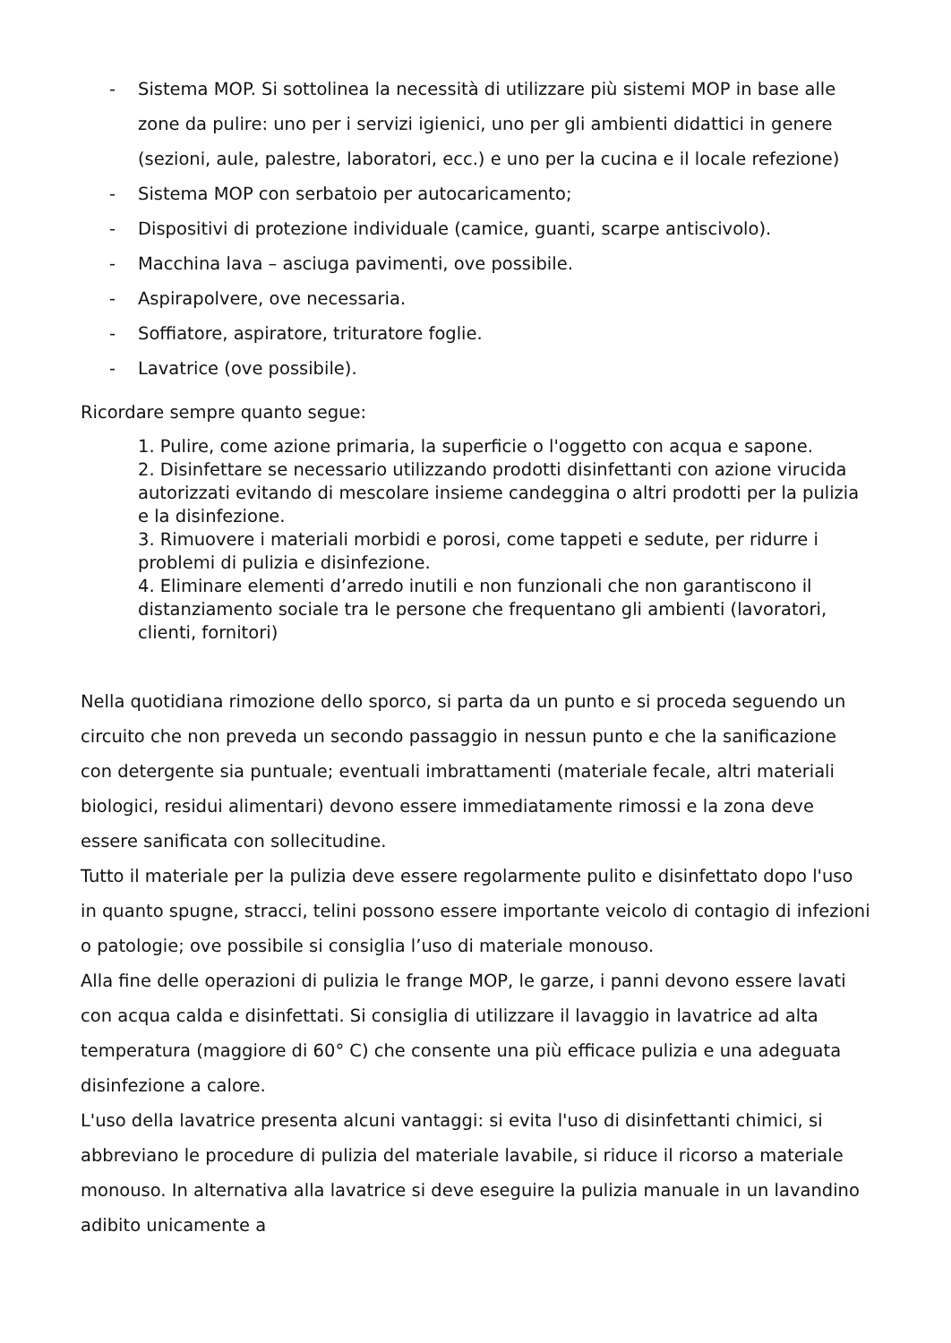- Sistema MOP. Si sottolinea la necessità di utilizzare più sistemi MOP in base alle zone da pulire: uno per i servizi igienici, uno per gli ambienti didattici in genere (sezioni, aule, palestre, laboratori, ecc.) e uno per la cucina e il locale refezione)
- Sistema MOP con serbatoio per autocaricamento;
- Dispositivi di protezione individuale (camice, guanti, scarpe antiscivolo).
- Macchina lava – asciuga pavimenti, ove possibile.
- Aspirapolvere, ove necessaria.
- Soffiatore, aspiratore, trituratore foglie.
- Lavatrice (ove possibile).
Ricordare sempre quanto segue:
1. Pulire, come azione primaria, la superficie o l'oggetto con acqua e sapone.
2. Disinfettare se necessario utilizzando prodotti disinfettanti con azione virucida autorizzati evitando di mescolare insieme candeggina o altri prodotti per la pulizia e la disinfezione.
3. Rimuovere i materiali morbidi e porosi, come tappeti e sedute, per ridurre i problemi di pulizia e disinfezione.
4. Eliminare elementi d’arredo inutili e non funzionali che non garantiscono il distanziamento sociale tra le persone che frequentano gli ambienti (lavoratori, clienti, fornitori)
Nella quotidiana rimozione dello sporco, si parta da un punto e si proceda seguendo un circuito che non preveda un secondo passaggio in nessun punto e che la sanificazione con detergente sia puntuale; eventuali imbrattamenti (materiale fecale, altri materiali biologici, residui alimentari) devono essere immediatamente rimossi e la zona deve essere sanificata con sollecitudine.
Tutto il materiale per la pulizia deve essere regolarmente pulito e disinfettato dopo l'uso in quanto spugne, stracci, telini possono essere importante veicolo di contagio di infezioni o patologie; ove possibile si consiglia l’uso di materiale monouso.
Alla fine delle operazioni di pulizia le frange MOP, le garze, i panni devono essere lavati con acqua calda e disinfettati. Si consiglia di utilizzare il lavaggio in lavatrice ad alta temperatura (maggiore di 60° C) che consente una più efficace pulizia e una adeguata disinfezione a calore.
L'uso della lavatrice presenta alcuni vantaggi: si evita l'uso di disinfettanti chimici, si abbreviano le procedure di pulizia del materiale lavabile, si riduce il ricorso a materiale monouso. In alternativa alla lavatrice si deve eseguire la pulizia manuale in un lavandino adibito unicamente a